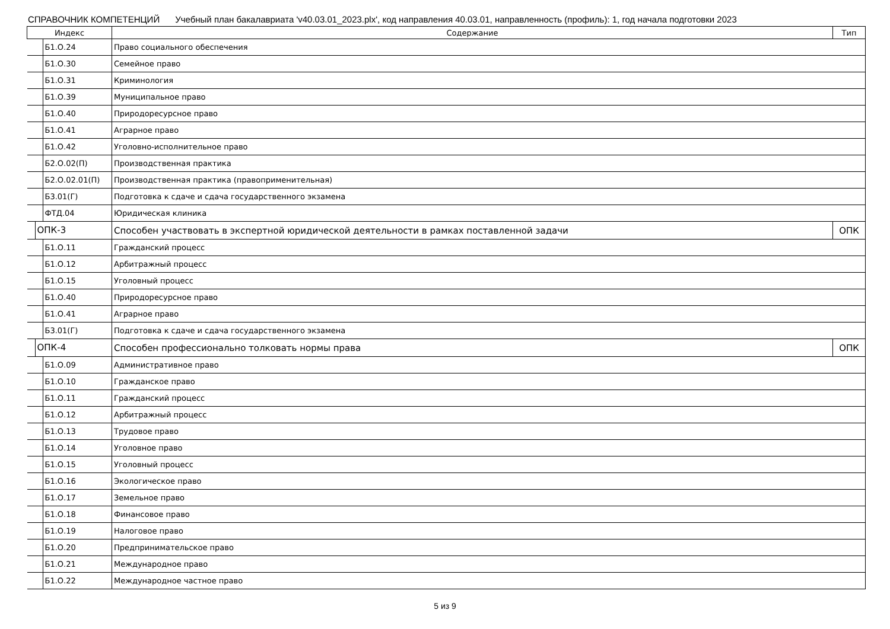СПРАВОЧНИК КОМПЕТЕНЦИЙ Учебный план бакалавриата 'v40.03.01_2023.plx', код направления 40.03.01, направленность (профиль): 1, год начала подготовки 2023
| Индекс | Содержание | Тип |
| --- | --- | --- |
| Б1.О.24 | Право социального обеспечения | |
| Б1.О.30 | Семейное право | |
| Б1.О.31 | Криминология | |
| Б1.О.39 | Муниципальное право | |
| Б1.О.40 | Природоресурсное право | |
| Б1.О.41 | Аграрное право | |
| Б1.О.42 | Уголовно-исполнительное право | |
| Б2.О.02(П) | Производственная практика | |
| Б2.О.02.01(П) | Производственная практика (правоприменительная) | |
| Б3.01(Г) | Подготовка к сдаче и сдача государственного экзамена | |
| ФТД.04 | Юридическая клиника | |
| ОПК-3 | Способен участвовать в экспертной юридической деятельности в рамках поставленной задачи | ОПК |
| Б1.О.11 | Гражданский процесс | |
| Б1.О.12 | Арбитражный процесс | |
| Б1.О.15 | Уголовный процесс | |
| Б1.О.40 | Природоресурсное право | |
| Б1.О.41 | Аграрное право | |
| Б3.01(Г) | Подготовка к сдаче и сдача государственного экзамена | |
| ОПК-4 | Способен профессионально толковать нормы права | ОПК |
| Б1.О.09 | Административное право | |
| Б1.О.10 | Гражданское право | |
| Б1.О.11 | Гражданский процесс | |
| Б1.О.12 | Арбитражный процесс | |
| Б1.О.13 | Трудовое право | |
| Б1.О.14 | Уголовное право | |
| Б1.О.15 | Уголовный процесс | |
| Б1.О.16 | Экологическое право | |
| Б1.О.17 | Земельное право | |
| Б1.О.18 | Финансовое право | |
| Б1.О.19 | Налоговое право | |
| Б1.О.20 | Предпринимательское право | |
| Б1.О.21 | Международное право | |
| Б1.О.22 | Международное частное право | |
5 из 9